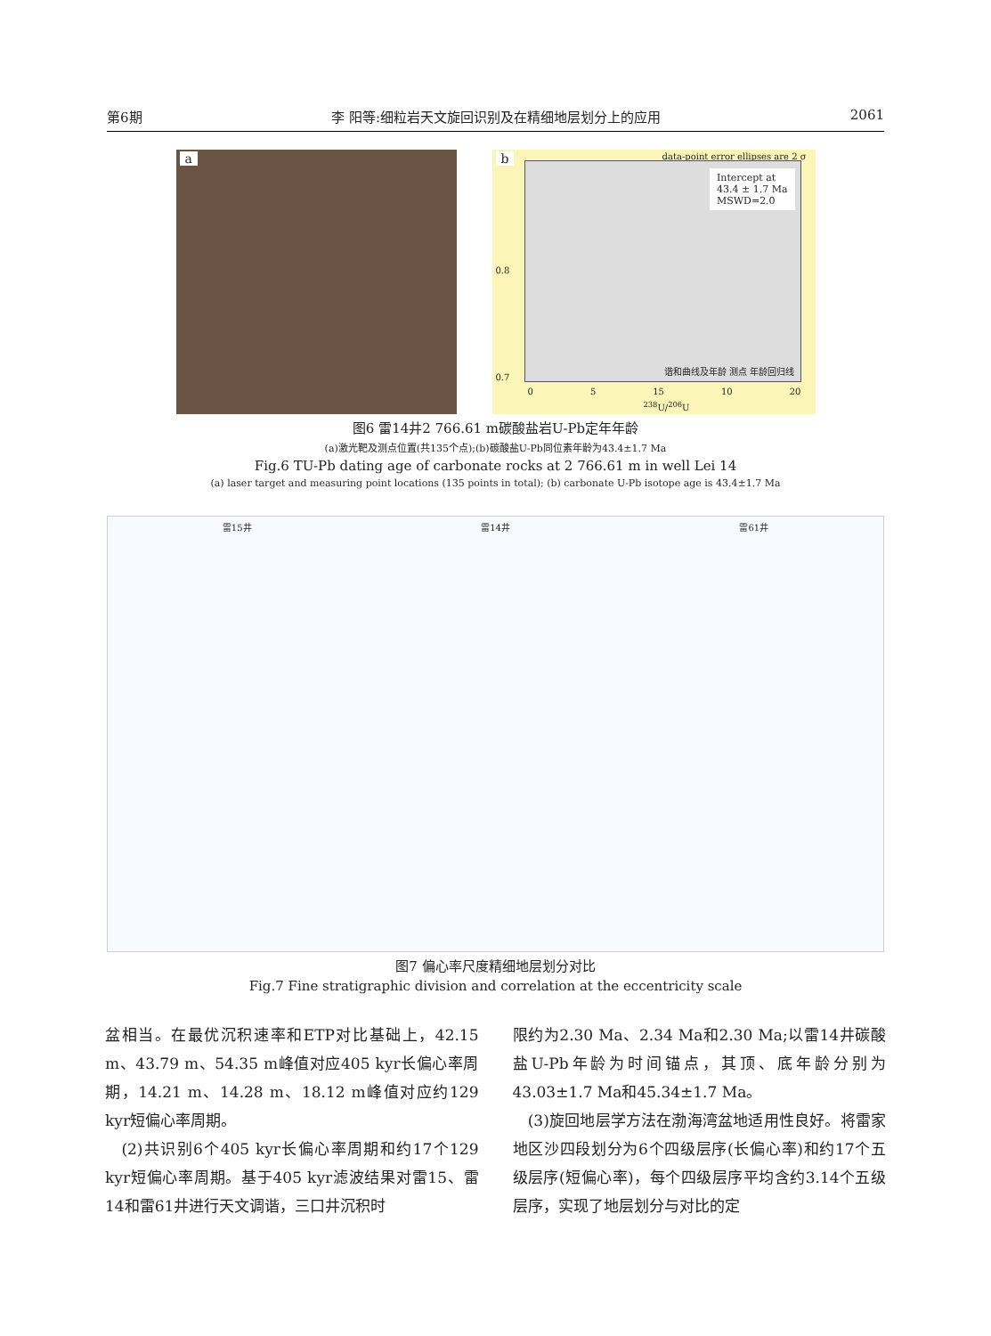第6期 李 阳等:细粒岩天文旋回识别及在精细地层划分上的应用 2061
a
b
data-point error ellipses are 2 σ
Intercept at
43.4 ± 1.7 Ma
MSWD=2.0
谐和曲线及年龄 测点 年龄回归线
0.8
0.7
0 5 15 10 20
<sup>238</sup>U/<sup>206</sup>U
图6 雷14井2 766.61 m碳酸盐岩U-Pb定年年龄
(a)激光靶及测点位置(共135个点);(b)碳酸盐U-Pb同位素年龄为43.4±1.7 Ma
Fig.6 TU-Pb dating age of carbonate rocks at 2 766.61 m in well Lei 14
(a) laser target and measuring point locations (135 points in total); (b) carbonate U-Pb isotope age is 43.4±1.7 Ma
雷15井 雷14井 雷61井
图7 偏心率尺度精细地层划分对比
Fig.7 Fine stratigraphic division and correlation at the eccentricity scale
盆相当。在最优沉积速率和ETP对比基础上，42.15 m、43.79 m、54.35 m峰值对应405 kyr长偏心率周期，14.21 m、14.28 m、18.12 m峰值对应约129 kyr短偏心率周期。
　(2)共识别6个405 kyr长偏心率周期和约17个129 kyr短偏心率周期。基于405 kyr滤波结果对雷15、雷14和雷61井进行天文调谐，三口井沉积时
限约为2.30 Ma、2.34 Ma和2.30 Ma;以雷14井碳酸盐U-Pb年龄为时间锚点，其顶、底年龄分别为43.03±1.7 Ma和45.34±1.7 Ma。
　(3)旋回地层学方法在渤海湾盆地适用性良好。将雷家地区沙四段划分为6个四级层序(长偏心率)和约17个五级层序(短偏心率)，每个四级层序平均含约3.14个五级层序，实现了地层划分与对比的定